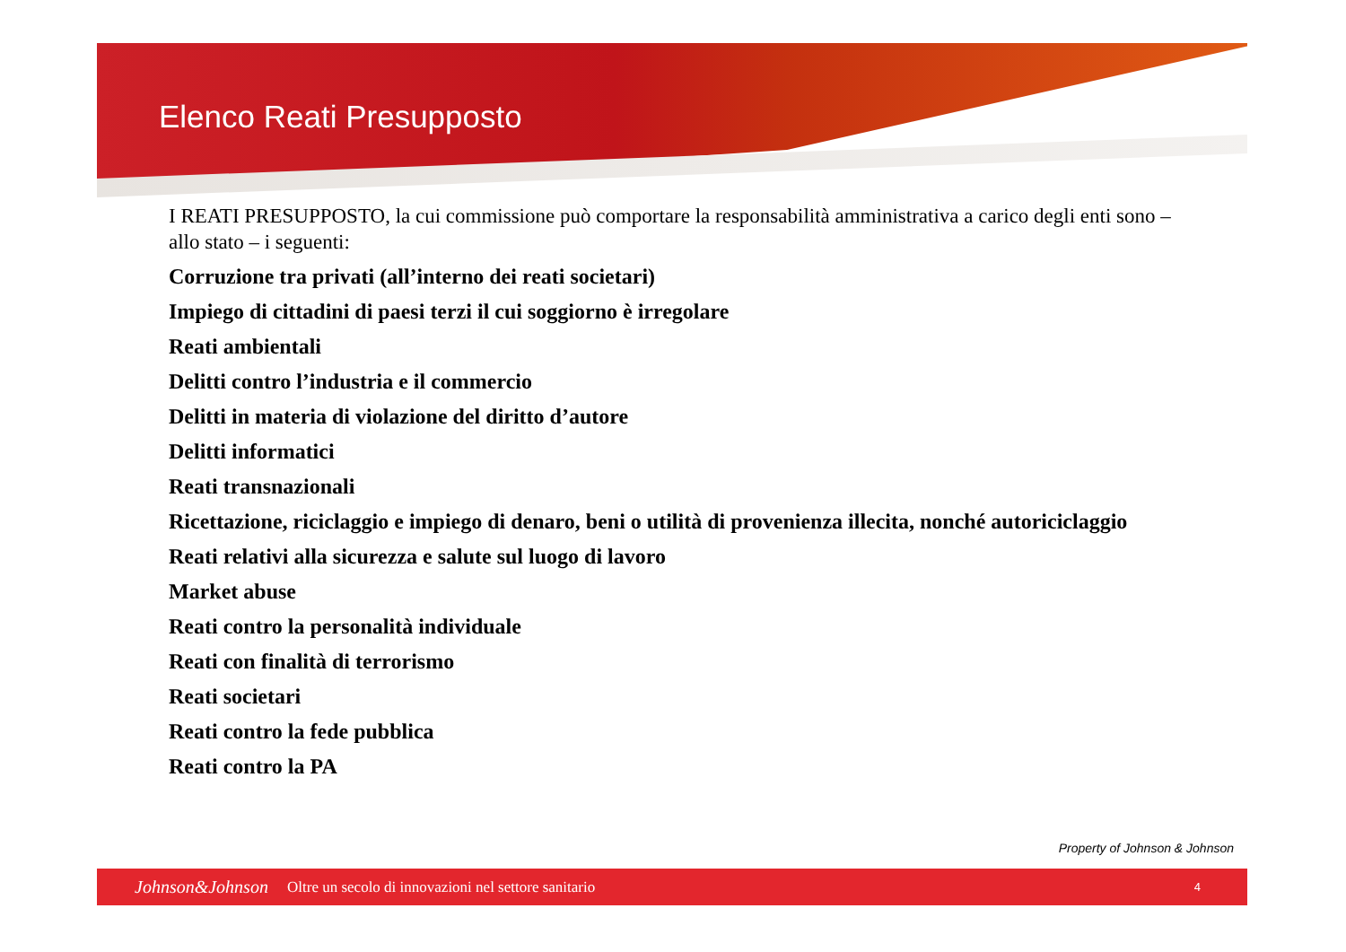Elenco Reati Presupposto
I REATI PRESUPPOSTO, la cui commissione può comportare la responsabilità amministrativa a carico degli enti sono – allo stato – i seguenti:
Corruzione tra privati (all’interno dei reati societari)
Impiego di cittadini di paesi terzi il cui soggiorno è irregolare
Reati ambientali
Delitti contro l’industria e il commercio
Delitti in materia di violazione del diritto d’autore
Delitti informatici
Reati transnazionali
Ricettazione, riciclaggio e impiego di denaro, beni o utilità di provenienza illecita, nonché autoriciclaggio
Reati relativi alla sicurezza e salute sul luogo di lavoro
Market abuse
Reati contro la personalità individuale
Reati con finalità di terrorismo
Reati societari
Reati contro la fede pubblica
Reati contro la PA
Property of Johnson & Johnson
Johnson&Johnson Oltre un secolo di innovazioni nel settore sanitario 4